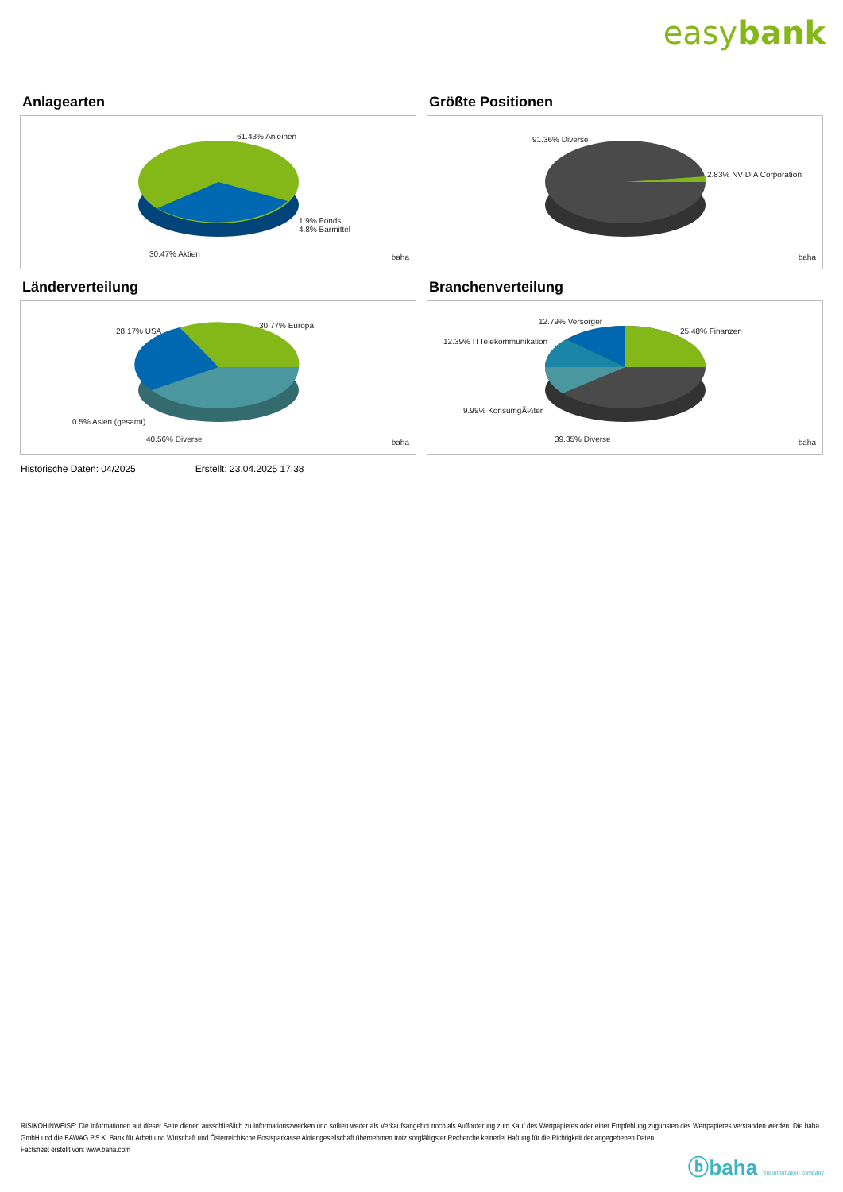easybank
Anlagearten
61.43% Anleihen
1.9% Fonds
4.8% Barmittel
30.47% Aktien baha
Größte Positionen
91.36% Diverse
2.83% NVIDIA Corporation
baha
Länderverteilung
28.17% USA
30.77% Europa
0.5% Asien (gesamt)
40.56% Diverse baha
Branchenverteilung
12.79% Versorger
25.48% Finanzen
12.39% ITTelekommunikation
9.99% KonsumgÃ¼ter
39.35% Diverse baha
Historische Daten: 04/2025 Erstellt: 23.04.2025 17:38
RISIKOHINWEISE: Die Informationen auf dieser Seite dienen ausschließlich zu Informationszwecken und sollten weder als Verkaufsangebot noch als Aufforderung zum Kauf des Wertpapieres oder einer Empfehlung zugunsten des Wertpapieres verstanden werden. Die baha GmbH und die BAWAG P.S.K. Bank für Arbeit und Wirtschaft und Österreichische Postsparkasse Aktiengesellschaft übernehmen trotz sorgfältigster Recherche keinerlei Haftung für die Richtigkeit der angegebenen Daten.
Factsheet erstellt von: www.baha.com
ⓑbaha the information company